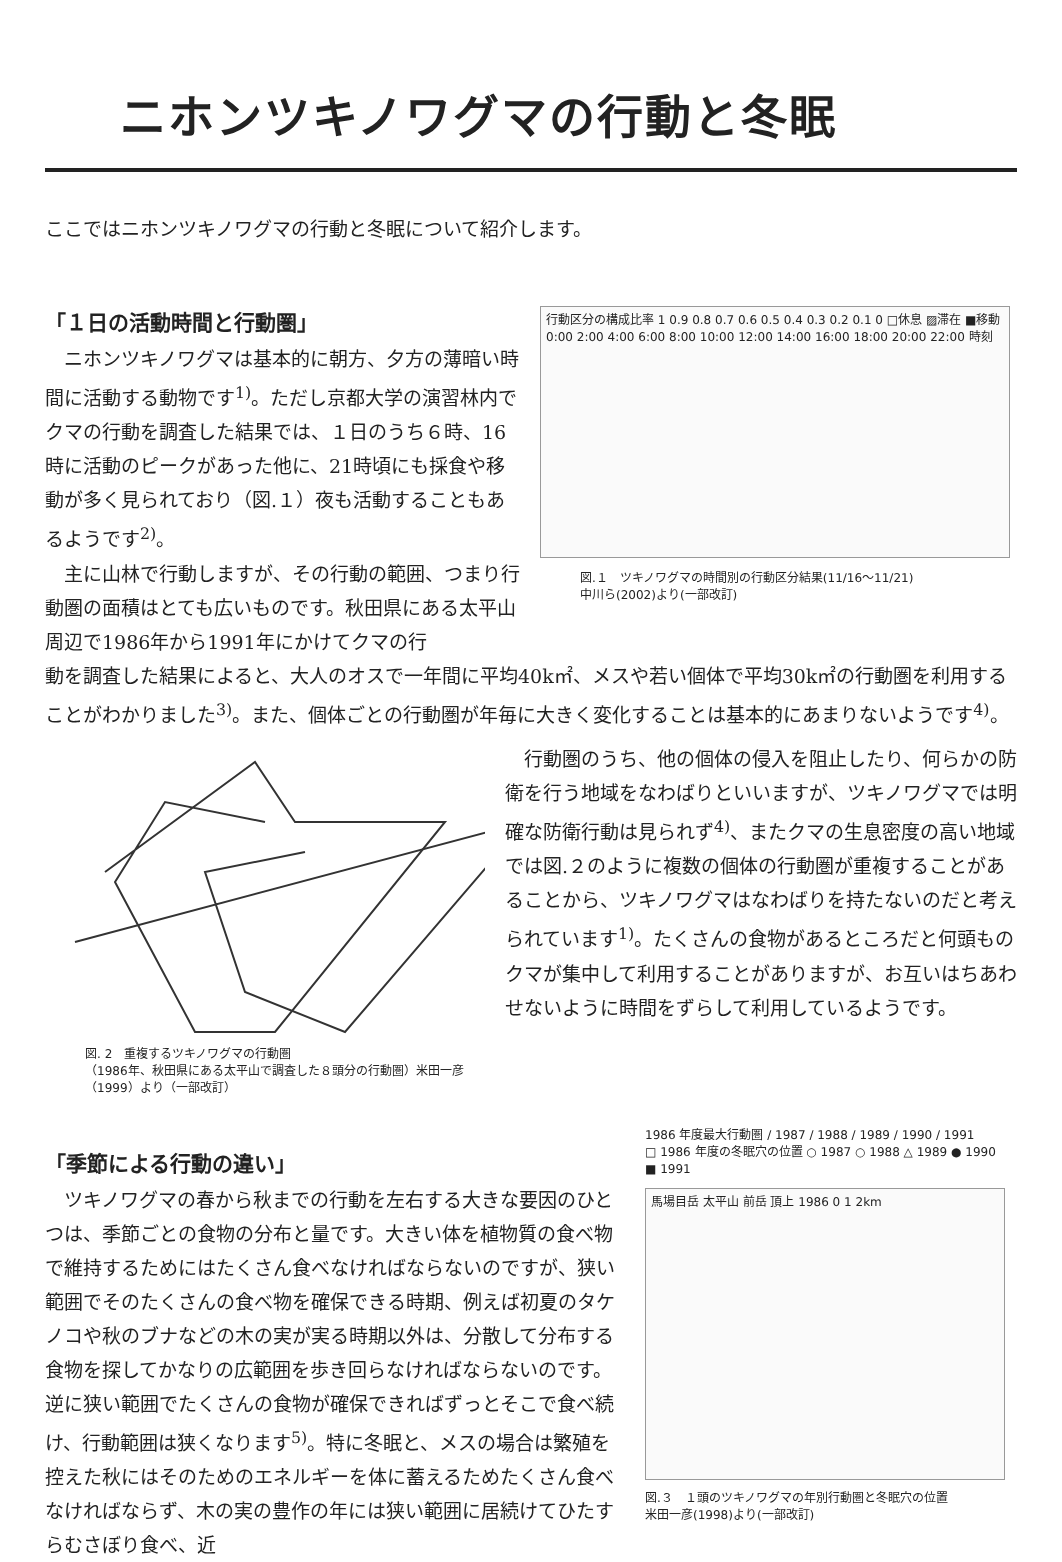ニホンツキノワグマの行動と冬眠
ここではニホンツキノワグマの行動と冬眠について紹介します。
「１日の活動時間と行動圏」
　ニホンツキノワグマは基本的に朝方、夕方の薄暗い時間に活動する動物です<sup>1)</sup>。ただし京都大学の演習林内でクマの行動を調査した結果では、１日のうち６時、16時に活動のピークがあった他に、21時頃にも採食や移動が多く見られており（図.１）夜も活動することもあるようです<sup>2)</sup>。
　主に山林で行動しますが、その行動の範囲、つまり行動圏の面積はとても広いものです。秋田県にある太平山周辺で1986年から1991年にかけてクマの行
行動区分の構成比率 1 0.9 0.8 0.7 0.6 0.5 0.4 0.3 0.2 0.1 0 □休息 ▨滞在 ■移動 0:00 2:00 4:00 6:00 8:00 10:00 12:00 14:00 16:00 18:00 20:00 22:00 時刻
図.１　ツキノワグマの時間別の行動区分結果(11/16～11/21)
中川ら(2002)より(一部改訂)
動を調査した結果によると、大人のオスで一年間に平均40k㎡、メスや若い個体で平均30k㎡の行動圏を利用することがわかりました<sup>3)</sup>。また、個体ごとの行動圏が年毎に大きく変化することは基本的にあまりないようです<sup>4)</sup>。
図. 2　重複するツキノワグマの行動圏
（1986年、秋田県にある太平山で調査した８頭分の行動圏）米田一彦（1999）より（一部改訂）
　行動圏のうち、他の個体の侵入を阻止したり、何らかの防衛を行う地域をなわばりといいますが、ツキノワグマでは明確な防衛行動は見られず<sup>4)</sup>、またクマの生息密度の高い地域では図.２のように複数の個体の行動圏が重複することがあることから、ツキノワグマはなわばりを持たないのだと考えられています<sup>1)</sup>。たくさんの食物があるところだと何頭ものクマが集中して利用することがありますが、お互いはちあわせないように時間をずらして利用しているようです。
「季節による行動の違い」
　ツキノワグマの春から秋までの行動を左右する大きな要因のひとつは、季節ごとの食物の分布と量です。大きい体を植物質の食べ物で維持するためにはたくさん食べなければならないのですが、狭い範囲でそのたくさんの食べ物を確保できる時期、例えば初夏のタケノコや秋のブナなどの木の実が実る時期以外は、分散して分布する食物を探してかなりの広範囲を歩き回らなければならないのです。逆に狭い範囲でたくさんの食物が確保できればずっとそこで食べ続け、行動範囲は狭くなります<sup>5)</sup>。特に冬眠と、メスの場合は繁殖を控えた秋にはそのためのエネルギーを体に蓄えるためたくさん食べなければならず、木の実の豊作の年には狭い範囲に居続けてひたすらむさぼり食べ、近
1986 年度最大行動圏 / 1987 / 1988 / 1989 / 1990 / 1991
□ 1986 年度の冬眠穴の位置 ○ 1987 ○ 1988 △ 1989 ● 1990 ■ 1991
馬場目岳 太平山 前岳 頂上 1986 0 1 2km
図.３　１頭のツキノワグマの年別行動圏と冬眠穴の位置
米田一彦(1998)より(一部改訂)